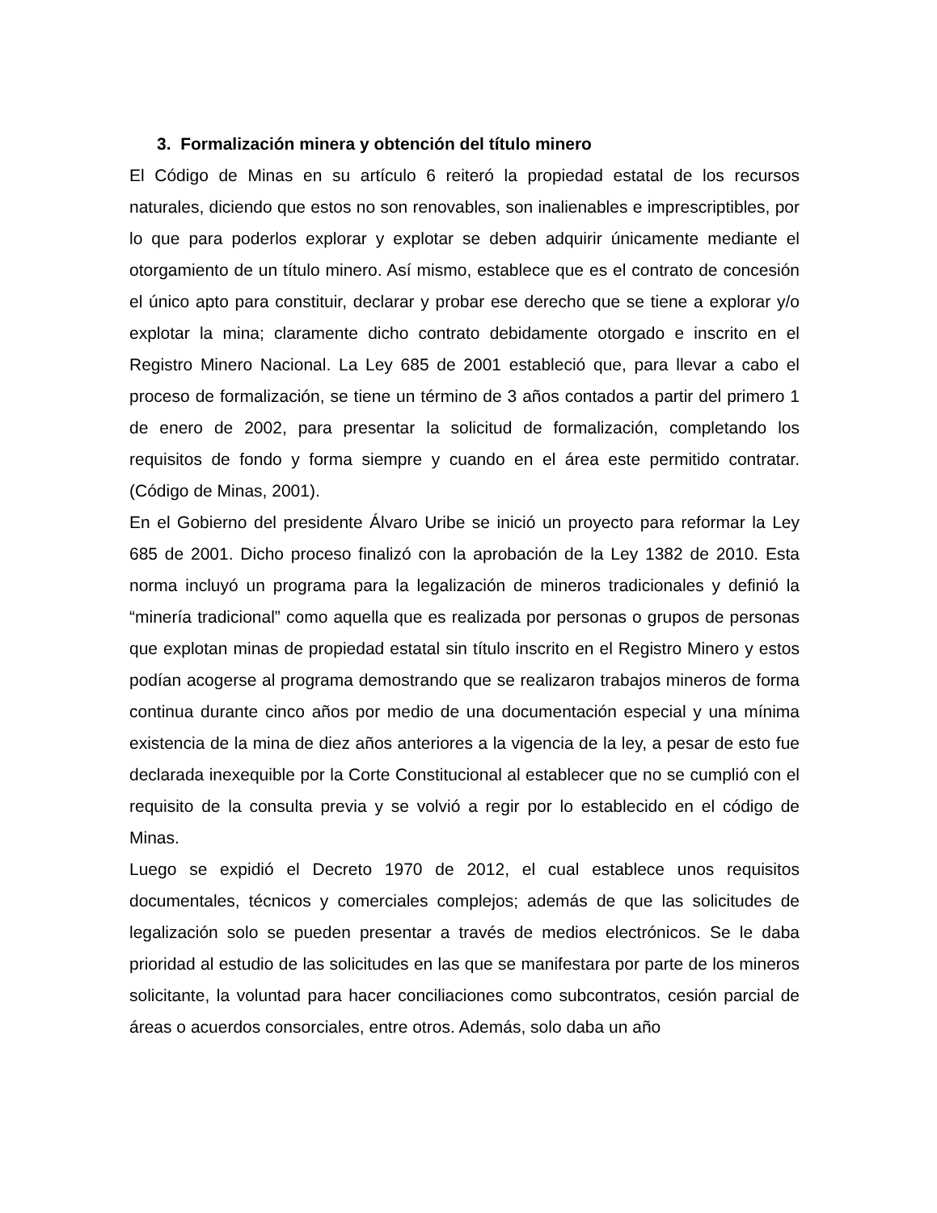3. Formalización minera y obtención del título minero
El Código de Minas en su artículo 6 reiteró la propiedad estatal de los recursos naturales, diciendo que estos no son renovables, son inalienables e imprescriptibles, por lo que para poderlos explorar y explotar se deben adquirir únicamente mediante el otorgamiento de un título minero. Así mismo, establece que es el contrato de concesión el único apto para constituir, declarar y probar ese derecho que se tiene a explorar y/o explotar la mina; claramente dicho contrato debidamente otorgado e inscrito en el Registro Minero Nacional. La Ley 685 de 2001 estableció que, para llevar a cabo el proceso de formalización, se tiene un término de 3 años contados a partir del primero 1 de enero de 2002, para presentar la solicitud de formalización, completando los requisitos de fondo y forma siempre y cuando en el área este permitido contratar. (Código de Minas, 2001).
En el Gobierno del presidente Álvaro Uribe se inició un proyecto para reformar la Ley 685 de 2001. Dicho proceso finalizó con la aprobación de la Ley 1382 de 2010. Esta norma incluyó un programa para la legalización de mineros tradicionales y definió la “minería tradicional” como aquella que es realizada por personas o grupos de personas que explotan minas de propiedad estatal sin título inscrito en el Registro Minero y estos podían acogerse al programa demostrando que se realizaron trabajos mineros de forma continua durante cinco años por medio de una documentación especial y una mínima existencia de la mina de diez años anteriores a la vigencia de la ley, a pesar de esto fue declarada inexequible por la Corte Constitucional al establecer que no se cumplió con el requisito de la consulta previa y se volvió a regir por lo establecido en el código de Minas.
Luego se expidió el Decreto 1970 de 2012, el cual establece unos requisitos documentales, técnicos y comerciales complejos; además de que las solicitudes de legalización solo se pueden presentar a través de medios electrónicos. Se le daba prioridad al estudio de las solicitudes en las que se manifestara por parte de los mineros solicitante, la voluntad para hacer conciliaciones como subcontratos, cesión parcial de áreas o acuerdos consorciales, entre otros. Además, solo daba un año